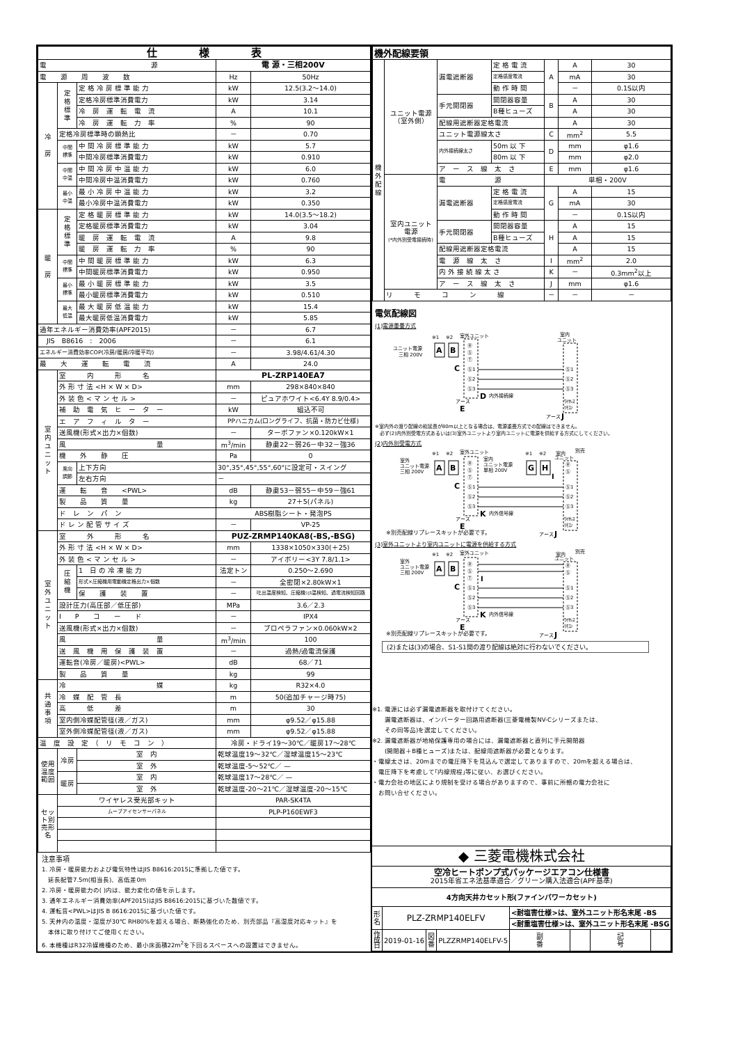| 仕 様 表 | | | | |
| --- | --- | --- | --- | --- |
| 電 源 | | | 電 源・三相200V | |
| 電 源 周 波 数 | | | Hz | 50Hz |
| 冷 房 | 定 格 標 準 | 定 格 冷 房 標 準 能 力 | kW | 12.5(3.2～14.0) |
| | | 定格冷房標準消費電力 | kW | 3.14 |
| | | 冷 房 運 転 電 流 | A | 10.1 |
| | | 冷 房 運 転 力 率 | % | 90 |
| | 定格冷房標準時の顕熱比 | | － | 0.70 |
| | 中間 標準 | 中 間 冷 房 標 準 能 力 | kW | 5.7 |
| | | 中間冷房標準消費電力 | kW | 0.910 |
| | 中間 中温 | 中 間 冷 房 中 温 能 力 | kW | 6.0 |
| | | 中間冷房中温消費電力 | kW | 0.760 |
| | 最小 中温 | 最 小 冷 房 中 温 能 力 | kW | 3.2 |
| | | 最小冷房中温消費電力 | kW | 0.350 |
| 暖 房 | 定 格 標 準 | 定 格 暖 房 標 準 能 力 | kW | 14.0(3.5～18.2) |
| | | 定格暖房標準消費電力 | kW | 3.04 |
| | | 暖 房 運 転 電 流 | A | 9.8 |
| | | 暖 房 運 転 力 率 | % | 90 |
| | 中間 標準 | 中 間 暖 房 標 準 能 力 | kW | 6.3 |
| | | 中間暖房標準消費電力 | kW | 0.950 |
| | 最小 標準 | 最 小 暖 房 標 準 能 力 | kW | 3.5 |
| | | 最小暖房標準消費電力 | kW | 0.510 |
| | 最大 低温 | 最 大 暖 房 低 温 能 力 | kW | 15.4 |
| | | 最大暖房低温消費電力 | kW | 5.85 |
| 通年エネルギー消費効率(APF2015) | | | － | 6.7 |
| JIS B8616 : 2006 | | | － | 6.1 |
| エネルギー消費効率COP(冷房/暖房/冷暖平均) | | | － | 3.98/4.61/4.30 |
| 最 大 運 転 電 流 | | | A | 24.0 |
| 室 内 ユ ニ ッ ト | 室 内 形 名 | | PL-ZRP140EA7 | |
| | 外 形 寸 法 <H × W × D> | | mm | 298×840×840 |
| | 外 装 色 < マ ン セ ル > | | － | ピュアホワイト<6.4Y 8.9/0.4> |
| | 補 助 電 気 ヒ ー タ ー | | kW | 組込不可 |
| | エ ア フ ィ ル タ ー | | PPハニカム(ロングライフ、抗菌・防カビ仕様) | |
| | 送風機(形式×出力×個数) | | － | ターボファン×0.120kW×1 |
| | 風 量 | | m<sup>3</sup>/min | 静粛22－弱26－中32－強36 |
| | 機 外 静 圧 | | Pa | 0 |
| | 風向 調節 | 上下方向 | 30°,35°,45°,55°,60°に設定可・スイング | |
| | | 左右方向 | － | |
| | 運 転 音 <PWL> | | dB | 静粛53－弱55－中59－強61 |
| | 製 品 質 量 | | kg | 27＋5(パネル) |
| | ド レ ン パ ン | | ABS樹脂シート・発泡PS | |
| | ド レ ン 配 管 サ イ ズ | | － | VP-25 |
| 室 外 ユ ニ ッ ト | 室 外 形 名 | | PUZ-ZRMP140KA8(-BS,-BSG) | |
| | 外 形 寸 法 <H × W × D> | | mm | 1338×1050×330(＋25) |
| | 外 装 色 < マ ン セ ル > | | － | アイボリー<3Y 7.8/1.1> |
| | 圧 縮 機 | 1 日 の 冷 凍 能 力 | 法定トン | 0.250～2.690 |
| | | 形式×圧縮機用電動機定格出力×個数 | － | 全密閉×2.80kW×1 |
| | | 保 護 装 置 | － | 吐出温度検知、圧縮機ｼｪﾙ温検知、過電流検知回路 |
| | 設計圧力(高圧部／低圧部) | | MPa | 3.6／2.3 |
| | I P コ ー ド | | － | IPX4 |
| | 送風機(形式×出力×個数) | | － | プロペラファン×0.060kW×2 |
| | 風 量 | | m<sup>3</sup>/min | 100 |
| | 送 風 機 用 保 護 装 置 | | － | 過熱/過電流保護 |
| | 運転音(冷房／暖房)<PWL> | | dB | 68／71 |
| | 製 品 質 量 | | kg | 99 |
| 共 通 事 項 | 冷 媒 | | kg | R32×4.0 |
| | 冷 媒 配 管 長 | | m | 50(追加チャージ時75) |
| | 高 低 差 | | m | 30 |
| | 室内側冷媒配管径(液／ガス) | | mm | φ9.52／φ15.88 |
| | 室外側冷媒配管径(液／ガス) | | mm | φ9.52／φ15.88 |
| 温 度 設 定 （ リ モ コ ン ） | | | 冷房・ドライ19～30℃／暖房17～28℃ | |
| 使用温度範囲 | 冷房 | 室 内 | 乾球温度19～32℃／湿球温度15～23℃ | |
| | | 室 外 | 乾球温度-5～52℃／ — | |
| | 暖房 | 室 内 | 乾球温度17～28℃／ — | |
| | | 室 外 | 乾球温度-20～21℃／湿球温度-20～15℃ | |
| セット別売形名 | ワイヤレス受光部キット | | PAR-SK4TA | |
| | ムーブアイセンサーパネル | | PLP-P160EWF3 | |
注意事項
1. 冷房・暖房能力および電気特性はJIS B8616:2015に準拠した値です。
　延長配管7.5m(相当長)、高低差0m
2. 冷房・暖房能力の( )内は、能力変化の値を示します。
3. 通年エネルギー消費効率(APF2015)はJIS B8616:2015に基づいた数値です。
4. 運転音<PWL>はJIS B 8616:2015に基づいた値です。
5. 天井内の温度・湿度が30℃ RH80%を超える場合、断熱強化のため、別売部品『高湿度対応キット』を
　本体に取り付けてご使用ください。
6. 本機種はR32冷媒機種のため、最小床面積22m<sup>2</sup>を下回るスペースへの設置はできません。
| 機外配線要領 | | | | | | |
| 機 外 配 線 | ユニット電源 （室外側） | 漏電遮断器 | 定 格 電 流 | A | A | 30 |
| | | | 定格感度電流 | | mA | 30 |
| | | | 動 作 時 間 | | － | 0.1S以内 |
| | | 手元開閉器 | 開閉器容量 | B | A | 30 |
| | | | B種ヒューズ | | A | 30 |
| | | 配線用遮断器定格電流 | | | A | 30 |
| | | ユニット電源線太さ | | C | mm<sup>2</sup> | 5.5 |
| | | 内外接続線太さ | 50m 以 下 | D | mm | φ1.6 |
| | | | 80m 以 下 | | mm | φ2.0 |
| | | ア ー ス 線 太 さ | | E | mm | φ1.6 |
| | 室内ユニット 電源 (*内外別受電接続時) | 電 源 | | 単相・200V | | |
| | | 漏電遮断器 | 定 格 電 流 | G | A | 15 |
| | | | 定格感度電流 | | mA | 30 |
| | | | 動 作 時 間 | | － | 0.1S以内 |
| | | 手元開閉器 | 開閉器容量 | H | A | 15 |
| | | | B種ヒューズ | | A | 15 |
| | | 配線用遮断器定格電流 | | | A | 15 |
| | | 電 源 線 太 さ | | I | mm<sup>2</sup> | 2.0 |
| | | 内 外 接 続 線 太 さ | | K | － | 0.3mm<sup>2</sup>以上 |
| | | ア ー ス 線 太 さ | | J | mm | φ1.6 |
| | リ モ コ ン 線 | | | － | － | － |
電気配線図
(1)電源重畳方式
ユニット電源
三相 200V
A
B
※1
※2
室外ユニット
Ⓡ
Ⓢ
Ⓣ
Ⓢ1
Ⓢ2
Ⓢ3
C
D
内外接続線
アース
E
室内
ユニット
Ⓢ1
Ⓢ2
Ⓢ3
ﾜｲﾔﾚｽ
ﾘﾓｺﾝ
アース
J
※室内外の渡り配線の総延長が80m以上となる場合は、電源重畳方式での配線はできません。
　必ず(2)内外別受電方式あるいは(3)室外ユニットより室内ユニットに電源を供給する方式にしてください。
(2)内外別受電方式
室外
ユニット電源
三相 200V
※1
※2
室外ユニット
A
B
Ⓡ
Ⓢ
Ⓣ
Ⓢ1
Ⓢ2
Ⓢ3
C
室内
ユニット電源
単相 200V
※1
※2
G
H
I
K
内外信号線
アース
E
室内
別売
ユニット
Ⓡ
Ⓢ
Ⓢ1
Ⓢ2
Ⓢ3
ﾜｲﾔﾚｽ
ﾘﾓｺﾝ
※別売配線リプレースキットが必要です。
アース
J
(3)室外ユニットより室内ユニットに電源を供給する方式
室外
ユニット電源
三相 200V
※1
※2
室外ユニット
A
B
Ⓡ
Ⓢ
Ⓣ
Ⓢ1
Ⓢ2
Ⓢ3
I
C
K
内外信号線
アース
E
室内
別売
ユニット
Ⓡ
Ⓢ
Ⓢ1
Ⓢ2
Ⓢ3
ﾜｲﾔﾚｽ
ﾘﾓｺﾝ
※別売配線リプレースキットが必要です。
アース
J
(2)または(3)の場合、S1-S1間の渡り配線は絶対に行わないでください。
※1. 電源には必ず漏電遮断器を取付けてください。
　　漏電遮断器は、インバーター回路用遮断器(三菱電機製NV-Cシリーズまたは、
　　その同等品)を選定してください。
※2. 漏電遮断器が地絡保護専用の場合には、漏電遮断器と直列に手元開閉器
　　(開閉器＋B種ヒューズ)または、配線用遮断器が必要となります。
・電線太さは、20mまでの電圧降下を見込んで選定してありますので、20mを超える場合は、
　電圧降下を考慮して｢内線規程｣等に従い、お選びください。
・電力会社の地区により規制を受ける場合がありますので、事前に所轄の電力会社に
　お問い合せください。
| ◆ 三菱電機株式会社 | | | | | | | |
| 空冷ヒートポンプ式パッケージエアコン仕様書 2015年省エネ法基準適合／グリーン購入法適合(APF基準) | | | | | | | |
| 4方向天井カセット形(ファインパワーカセット) | | | | | | | |
| 形 名 | PLZ-ZRMP140ELFV | | | <耐塩害仕様>は、室外ユニット形名末尾 -BS | | | |
| | | | | <耐重塩害仕様>は、室外ユニット形名末尾 -BSG | | | |
| 作 成 日 | 2019-01-16 | 図 番 | PLZZRMP140ELFV-5 | 副 番 | | 記 号 | |